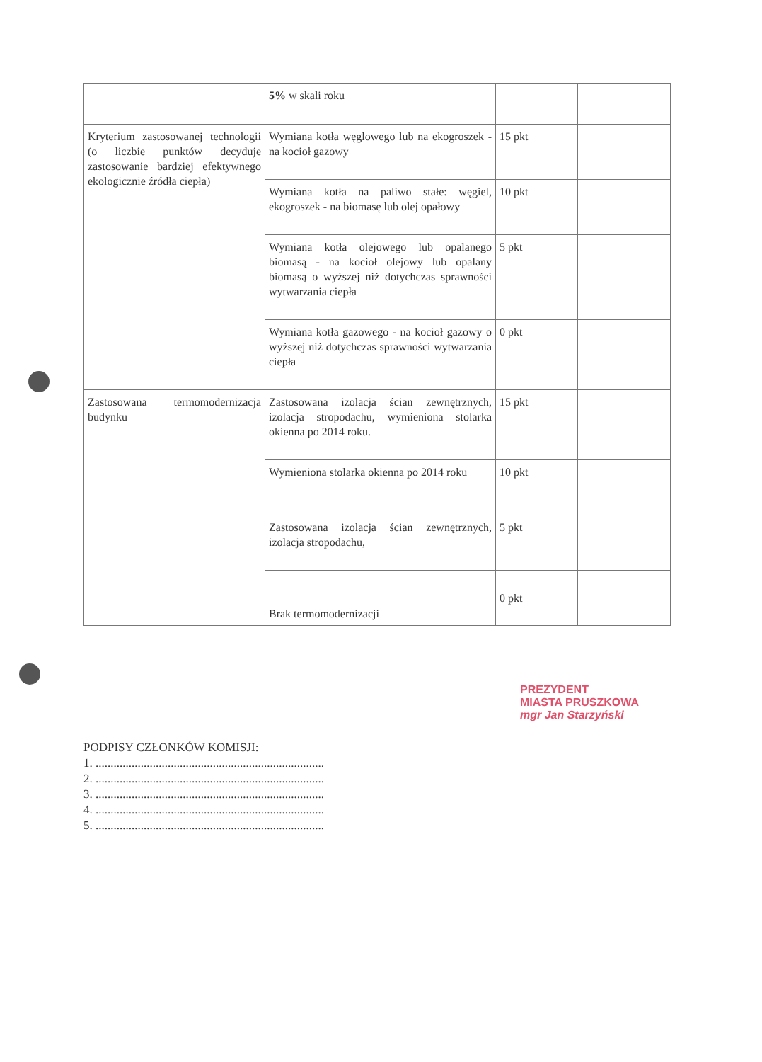| | 5% w skali roku | | |
| Kryterium zastosowanej technologii (o liczbie punktów decyduje zastosowanie bardziej efektywnego ekologicznie źródła ciepła) | Wymiana kotła węglowego lub na ekogroszek - na kocioł gazowy | 15 pkt | |
| | Wymiana kotła na paliwo stałe: węgiel, ekogroszek - na biomasę lub olej opałowy | 10 pkt | |
| | Wymiana kotła olejowego lub opalanego biomasą - na kocioł olejowy lub opalany biomasą o wyższej niż dotychczas sprawności wytwarzania ciepła | 5 pkt | |
| | Wymiana kotła gazowego - na kocioł gazowy o wyższej niż dotychczas sprawności wytwarzania ciepła | 0 pkt | |
| Zastosowana termomodernizacja budynku | Zastosowana izolacja ścian zewnętrznych, izolacja stropodachu, wymieniona stolarka okienna po 2014 roku. | 15 pkt | |
| | Wymieniona stolarka okienna po 2014 roku | 10 pkt | |
| | Zastosowana izolacja ścian zewnętrznych, izolacja stropodachu, | 5 pkt | |
| | Brak termomodernizacji | 0 pkt | |
PREZYDENT
MIASTA PRUSZKOWA
mgr Jan Starzyński
PODPISY CZŁONKÓW KOMISJI:
1. ............................................................................
2. ............................................................................
3. ............................................................................
4. ............................................................................
5. ............................................................................